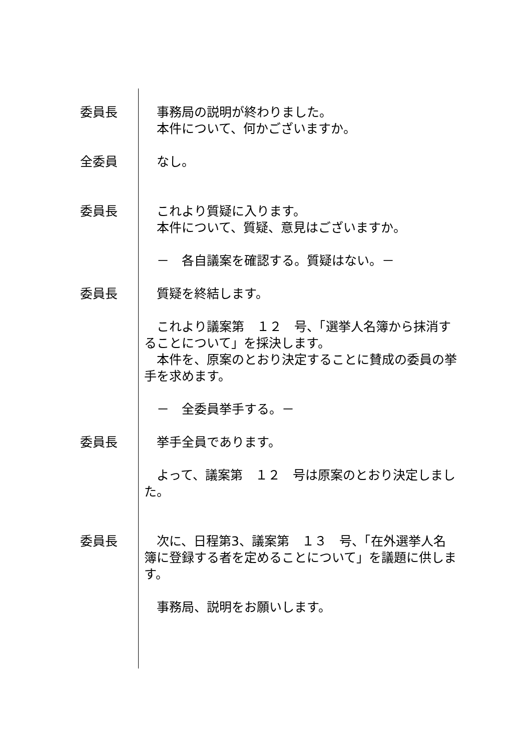委員長 　事務局の説明が終わりました。
　本件について、何かございますか。
全委員 　なし。
委員長 　これより質疑に入ります。
　本件について、質疑、意見はございますか。
　－　各自議案を確認する。質疑はない。－
委員長 　質疑を終結します。
　これより議案第　１２　号、「選挙人名簿から抹消することについて」を採決します。
　本件を、原案のとおり決定することに賛成の委員の挙手を求めます。
　－　全委員挙手する。－
委員長 　挙手全員であります。
　よって、議案第　１２　号は原案のとおり決定しました。
委員長 　次に、日程第3、議案第　１３　号、「在外選挙人名簿に登録する者を定めることについて」を議題に供します。
　事務局、説明をお願いします。